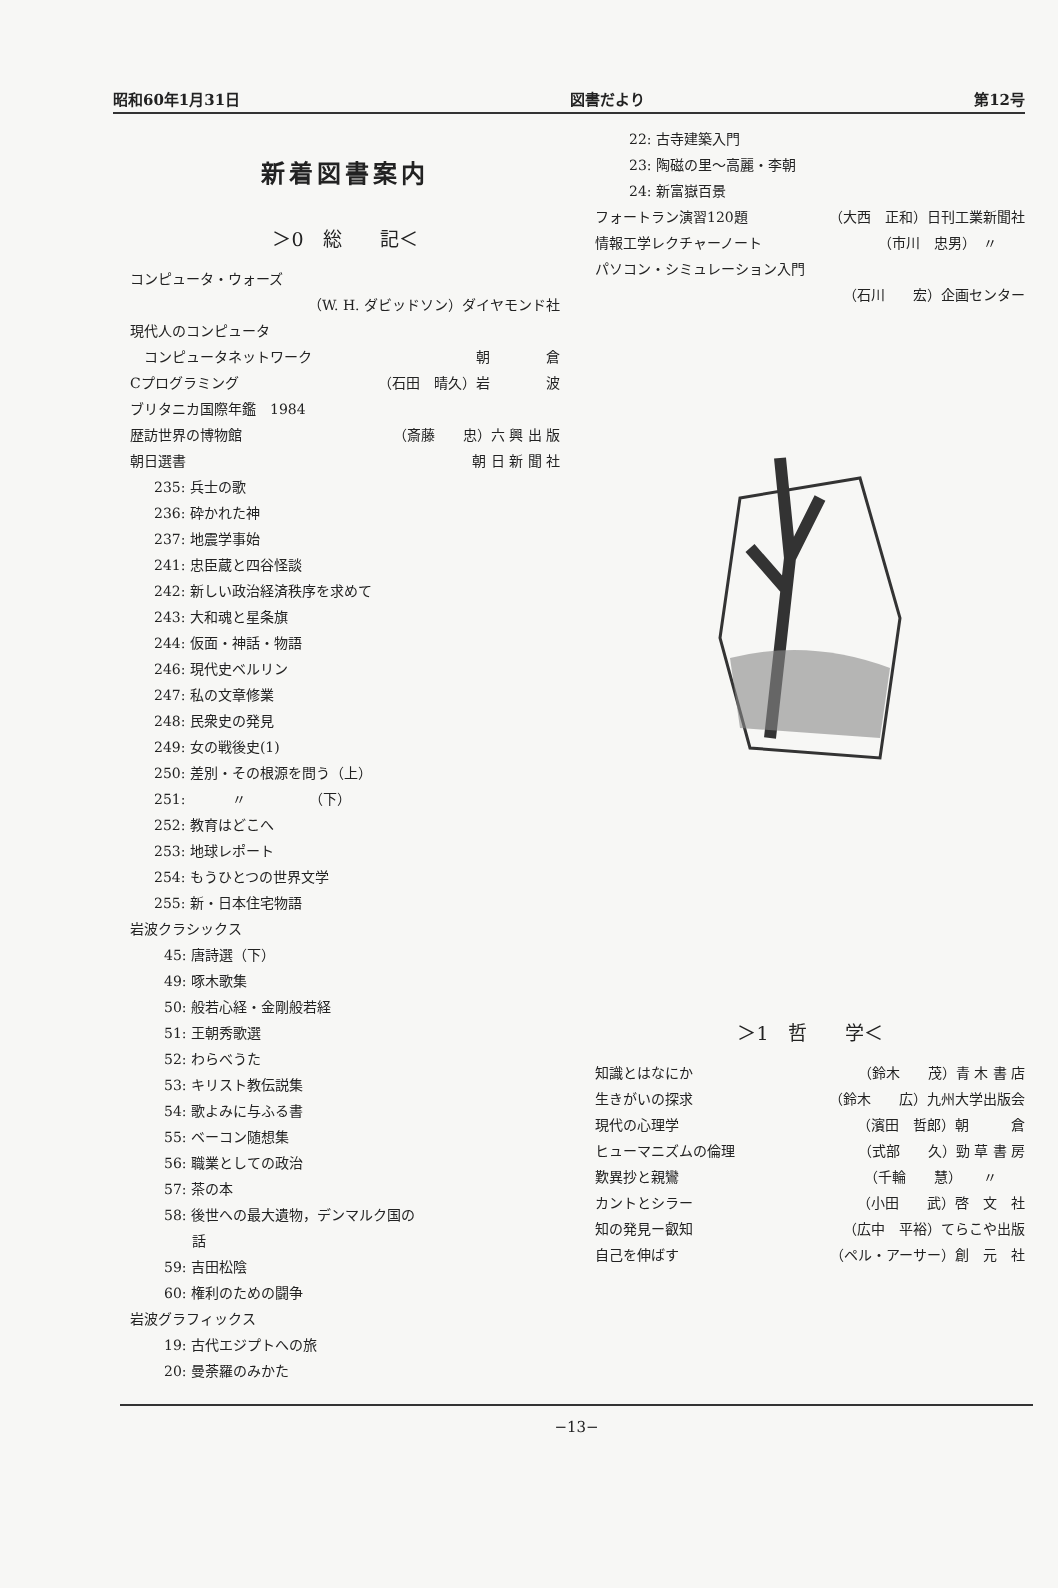昭和60年1月31日 図書だより 第12号
新着図書案内
＞0　総　　記＜
コンピュータ・ウォーズ
（W. H. ダビッドソン）ダイヤモンド社
現代人のコンピュータ
　コンピュータネットワーク 朝　　　　倉
Cプログラミング （石田　晴久）岩　　　　波
ブリタニカ国際年鑑　1984
歴訪世界の博物館 （斎藤　　忠）六 興 出 版
朝日選書 朝 日 新 聞 社
235: 兵士の歌
236: 砕かれた神
237: 地震学事始
241: 忠臣蔵と四谷怪談
242: 新しい政治経済秩序を求めて
243: 大和魂と星条旗
244: 仮面・神話・物語
246: 現代史ベルリン
247: 私の文章修業
248: 民衆史の発見
249: 女の戦後史(1)
250: 差別・その根源を問う（上）
251: 　　　〃　　　　　（下）
252: 教育はどこへ
253: 地球レポート
254: もうひとつの世界文学
255: 新・日本住宅物語
岩波クラシックス
45: 唐詩選（下）
49: 啄木歌集
50: 般若心経・金剛般若経
51: 王朝秀歌選
52: わらべうた
53: キリスト教伝説集
54: 歌よみに与ふる書
55: ベーコン随想集
56: 職業としての政治
57: 茶の本
58: 後世への最大遺物，デンマルク国の
　　話
59: 吉田松陰
60: 権利のための闘争
岩波グラフィックス
19: 古代エジプトへの旅
20: 曼荼羅のみかた
22: 古寺建築入門
23: 陶磁の里〜高麗・李朝
24: 新富嶽百景
フォートラン演習120題 （大西　正和）日刊工業新聞社
情報工学レクチャーノート （市川　忠男）　〃　　
パソコン・シミュレーション入門
（石川　　宏）企画センター
＞1　哲　　学＜
知識とはなにか （鈴木　　茂）青 木 書 店
生きがいの探求 （鈴木　　広）九州大学出版会
現代の心理学 （濱田　哲郎）朝　　　倉
ヒューマニズムの倫理 （式部　　久）勁 草 書 房
歎異抄と親鸞 （千輪　　慧）　　〃　　
カントとシラー （小田　　武）啓　文　社
知の発見ー叡知 （広中　平裕）てらこや出版
自己を伸ばす （ペル・アーサー）創　元　社
−13−